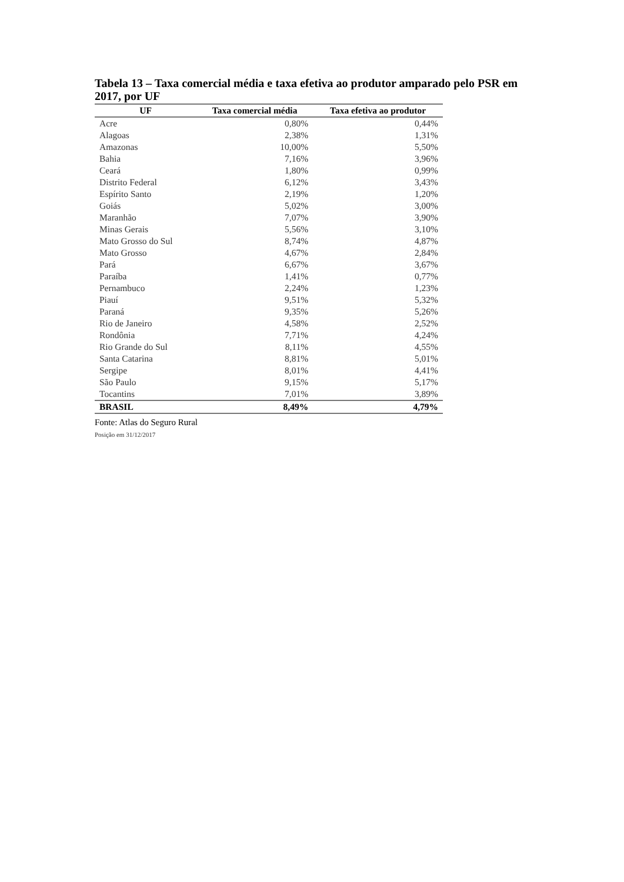Tabela 13 – Taxa comercial média e taxa efetiva ao produtor amparado pelo PSR em 2017, por UF
| UF | Taxa comercial média | Taxa efetiva ao produtor |
| --- | --- | --- |
| Acre | 0,80% | 0,44% |
| Alagoas | 2,38% | 1,31% |
| Amazonas | 10,00% | 5,50% |
| Bahia | 7,16% | 3,96% |
| Ceará | 1,80% | 0,99% |
| Distrito Federal | 6,12% | 3,43% |
| Espírito Santo | 2,19% | 1,20% |
| Goiás | 5,02% | 3,00% |
| Maranhão | 7,07% | 3,90% |
| Minas Gerais | 5,56% | 3,10% |
| Mato Grosso do Sul | 8,74% | 4,87% |
| Mato Grosso | 4,67% | 2,84% |
| Pará | 6,67% | 3,67% |
| Paraíba | 1,41% | 0,77% |
| Pernambuco | 2,24% | 1,23% |
| Piauí | 9,51% | 5,32% |
| Paraná | 9,35% | 5,26% |
| Rio de Janeiro | 4,58% | 2,52% |
| Rondônia | 7,71% | 4,24% |
| Rio Grande do Sul | 8,11% | 4,55% |
| Santa Catarina | 8,81% | 5,01% |
| Sergipe | 8,01% | 4,41% |
| São Paulo | 9,15% | 5,17% |
| Tocantins | 7,01% | 3,89% |
| BRASIL | 8,49% | 4,79% |
Fonte: Atlas do Seguro Rural
Posição em 31/12/2017